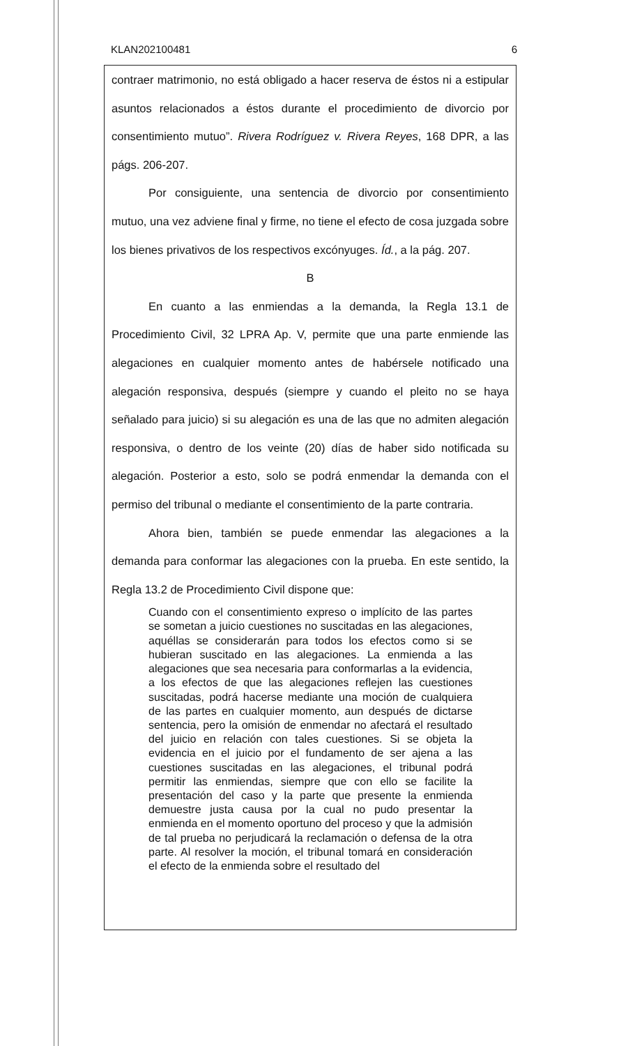KLAN202100481 6
contraer matrimonio, no está obligado a hacer reserva de éstos ni a estipular asuntos relacionados a éstos durante el procedimiento de divorcio por consentimiento mutuo”. Rivera Rodríguez v. Rivera Reyes, 168 DPR, a las págs. 206-207.
Por consiguiente, una sentencia de divorcio por consentimiento mutuo, una vez adviene final y firme, no tiene el efecto de cosa juzgada sobre los bienes privativos de los respectivos excónyuges. Íd., a la pág. 207.
B
En cuanto a las enmiendas a la demanda, la Regla 13.1 de Procedimiento Civil, 32 LPRA Ap. V, permite que una parte enmiende las alegaciones en cualquier momento antes de habérsele notificado una alegación responsiva, después (siempre y cuando el pleito no se haya señalado para juicio) si su alegación es una de las que no admiten alegación responsiva, o dentro de los veinte (20) días de haber sido notificada su alegación. Posterior a esto, solo se podrá enmendar la demanda con el permiso del tribunal o mediante el consentimiento de la parte contraria.
Ahora bien, también se puede enmendar las alegaciones a la demanda para conformar las alegaciones con la prueba. En este sentido, la Regla 13.2 de Procedimiento Civil dispone que:
Cuando con el consentimiento expreso o implícito de las partes se sometan a juicio cuestiones no suscitadas en las alegaciones, aquéllas se considerarán para todos los efectos como si se hubieran suscitado en las alegaciones. La enmienda a las alegaciones que sea necesaria para conformarlas a la evidencia, a los efectos de que las alegaciones reflejen las cuestiones suscitadas, podrá hacerse mediante una moción de cualquiera de las partes en cualquier momento, aun después de dictarse sentencia, pero la omisión de enmendar no afectará el resultado del juicio en relación con tales cuestiones. Si se objeta la evidencia en el juicio por el fundamento de ser ajena a las cuestiones suscitadas en las alegaciones, el tribunal podrá permitir las enmiendas, siempre que con ello se facilite la presentación del caso y la parte que presente la enmienda demuestre justa causa por la cual no pudo presentar la enmienda en el momento oportuno del proceso y que la admisión de tal prueba no perjudicará la reclamación o defensa de la otra parte. Al resolver la moción, el tribunal tomará en consideración el efecto de la enmienda sobre el resultado del